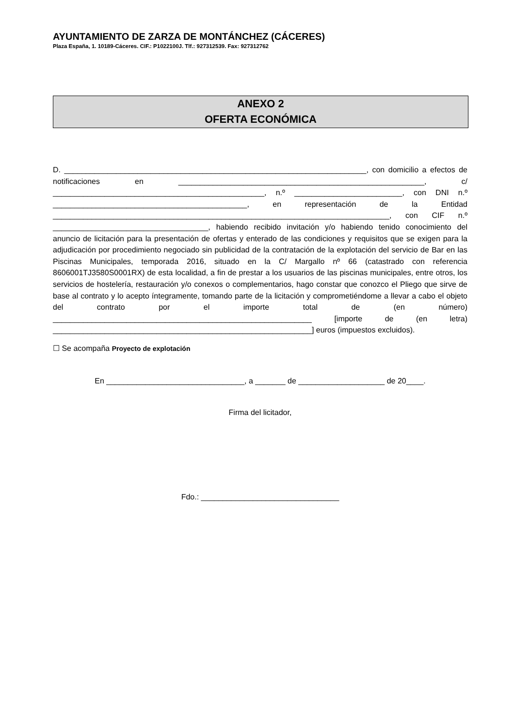AYUNTAMIENTO DE ZARZA DE MONTÁNCHEZ (CÁCERES)
Plaza España, 1. 10189-Cáceres. CIF.: P1022100J. Tlf.: 927312539. Fax: 927312762
ANEXO 2
OFERTA ECONÓMICA
D. ______________________________________________________________________, con domicilio a efectos de notificaciones en _________________________________________________________, c/ _________________________________________________, n.º _________________________, con DNI n.º _____________________________________________, en representación de la Entidad ______________________________________________________________________________, con CIF n.º ____________________________________, habiendo recibido invitación y/o habiendo tenido conocimiento del anuncio de licitación para la presentación de ofertas y enterado de las condiciones y requisitos que se exigen para la adjudicación por procedimiento negociado sin publicidad de la contratación de la explotación del servicio de Bar en las Piscinas Municipales, temporada 2016, situado en la C/ Margallo nº 66 (catastrado con referencia 8606001TJ3580S0001RX) de esta localidad, a fin de prestar a los usuarios de las piscinas municipales, entre otros, los servicios de hostelería, restauración y/o conexos o complementarios, hago constar que conozco el Pliego que sirve de base al contrato y lo acepto íntegramente, tomando parte de la licitación y comprometiéndome a llevar a cabo el objeto del contrato por el importe total de (en número) ____________________________________________________________ [importe de (en letra) ____________________________________________________________] euros (impuestos excluidos).
☐ Se acompaña Proyecto de explotación
En ________________________________, a _______ de ____________________ de 20____.
Firma del licitador,
Fdo.: ________________________________